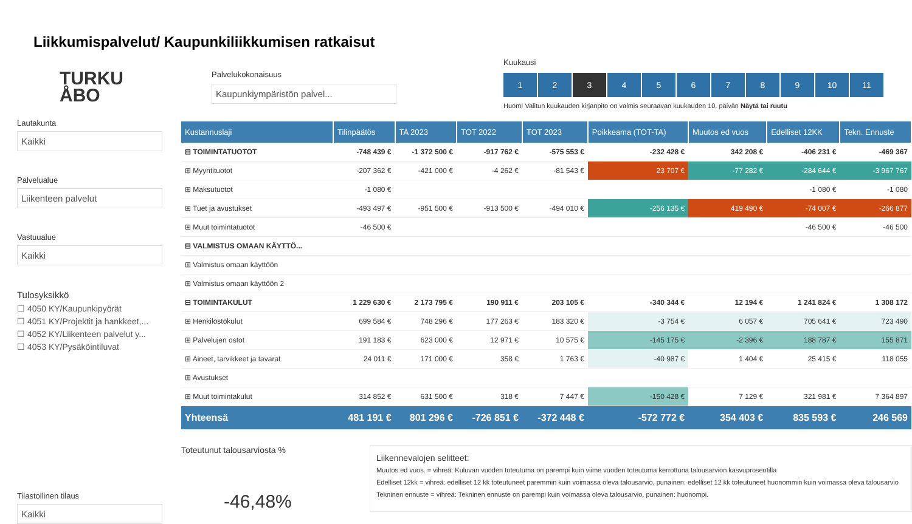Liikkumispalvelut/ Kaupunkiliikkumisen ratkaisut
TURKU
ÅBO
Lautakunta
Kaikki
Palvelualue
Liikenteen palvelut
Vastuualue
Kaikki
Tulosyksikkö
☐ 4050 KY/Kaupunkipyörät
☐ 4051 KY/Projektit ja hankkeet,...
☐ 4052 KY/Liikenteen palvelut y...
☐ 4053 KY/Pysäköintiluvat
Tilastollinen tilaus
Kaikki
Palvelukokonaisuus
Kaupunkiympäristön palvel...
Kuukausi
1 2 3 456789 10 11
Huom! Valitun kuukauden kirjanpito on valmis seuraavan kuukauden 10. päivän Näytä tai ruutu
| Kustannuslaji | Tilinpäätös | TA 2023 | TOT 2022 | TOT 2023 | Poikkeama (TOT-TA) | Muutos ed vuos | Edelliset 12KK | Tekn. Ennuste |
| --- | --- | --- | --- | --- | --- | --- | --- | --- |
| ⊟ TOIMINTATUOTOT | -748 439 € | -1 372 500 € | -917 762 € | -575 553 € | -232 428 € | 342 208 € | -406 231 € | -469 367 |
| ⊞ Myyntituotot | -207 362 € | -421 000 € | -4 262 € | -81 543 € | 23 707 € | -77 282 € | -284 644 € | -3 967 767 |
| ⊞ Maksutuotot | -1 080 € | | | | | | -1 080 € | -1 080 |
| ⊞ Tuet ja avustukset | -493 497 € | -951 500 € | -913 500 € | -494 010 € | -256 135 € | 419 490 € | -74 007 € | -266 877 |
| ⊞ Muut toimintatuotot | -46 500 € | | | | | | -46 500 € | -46 500 |
| ⊟ VALMISTUS OMAAN KÄYTTÖ... | | | | | | | | |
| ⊞ Valmistus omaan käyttöön | | | | | | | | |
| ⊞ Valmistus omaan käyttöön 2 | | | | | | | | |
| ⊟ TOIMINTAKULUT | 1 229 630 € | 2 173 795 € | 190 911 € | 203 105 € | -340 344 € | 12 194 € | 1 241 824 € | 1 308 172 |
| ⊞ Henkilöstökulut | 699 584 € | 748 296 € | 177 263 € | 183 320 € | -3 754 € | 6 057 € | 705 641 € | 723 490 |
| ⊞ Palvelujen ostot | 191 183 € | 623 000 € | 12 971 € | 10 575 € | -145 175 € | -2 396 € | 188 787 € | 155 871 |
| ⊞ Aineet, tarvikkeet ja tavarat | 24 011 € | 171 000 € | 358 € | 1 763 € | -40 987 € | 1 404 € | 25 415 € | 118 055 |
| ⊞ Avustukset | | | | | | | | |
| ⊞ Muut toimintakulut | 314 852 € | 631 500 € | 318 € | 7 447 € | -150 428 € | 7 129 € | 321 981 € | 7 364 897 |
| Yhteensä | 481 191 € | 801 296 € | -726 851 € | -372 448 € | -572 772 € | 354 403 € | 835 593 € | 246 569 |
Toteutunut talousarviosta %
-46,48%
Liikennevalojen selitteet:
Muutos ed vuos. = vihreä: Kuluvan vuoden toteutuma on parempi kuin viime vuoden toteutuma kerrottuna talousarvion kasvuprosentilla
Edelliset 12kk = vihreä: edelliset 12 kk toteutuneet paremmin kuin voimassa oleva talousarvio, punainen: edelliset 12 kk toteutuneet huonommin kuin voimassa oleva talousarvio
Tekninen ennuste = vihreä: Tekninen ennuste on parempi kuin voimassa oleva talousarvio, punainen: huonompi.